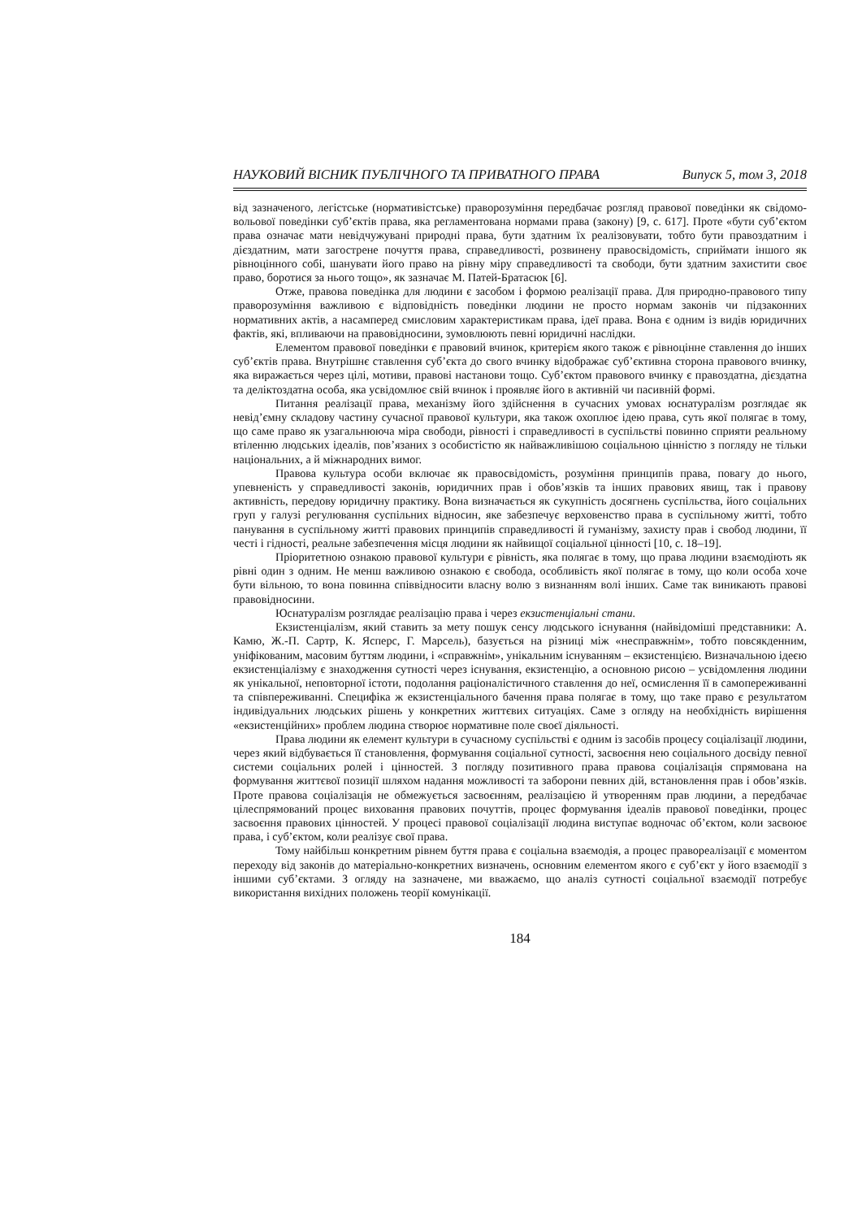НАУКОВИЙ ВІСНИК ПУБЛІЧНОГО ТА ПРИВАТНОГО ПРАВА Випуск 5, том 3, 2018
від зазначеного, легістське (нормативістське) праворозуміння передбачає розгляд правової поведінки як свідомо-вольової поведінки суб’єктів права, яка регламентована нормами права (закону) [9, с. 617]. Проте «бути суб’єктом права означає мати невідчужувані природні права, бути здатним їх реалізовувати, тобто бути правоздатним і дієздатним, мати загострене почуття права, справедливості, розвинену правосвідомість, сприймати іншого як рівноцінного собі, шанувати його право на рівну міру справедливості та свободи, бути здатним захистити своє право, боротися за нього тощо», як зазначає М. Патей-Братасюк [6].
Отже, правова поведінка для людини є засобом і формою реалізації права. Для природно-правового типу праворозуміння важливою є відповідність поведінки людини не просто нормам законів чи підзаконних нормативних актів, а насамперед смисловим характеристикам права, ідеї права. Вона є одним із видів юридичних фактів, які, впливаючи на правовідносини, зумовлюють певні юридичні наслідки.
Елементом правової поведінки є правовий вчинок, критерієм якого також є рівноцінне ставлення до інших суб’єктів права. Внутрішнє ставлення суб’єкта до свого вчинку відображає суб’єктивна сторона правового вчинку, яка виражається через цілі, мотиви, правові настанови тощо. Суб’єктом правового вчинку є правоздатна, дієздатна та деліктоздатна особа, яка усвідомлює свій вчинок і проявляє його в активній чи пасивній формі.
Питання реалізації права, механізму його здійснення в сучасних умовах юснатуралізм розглядає як невід’ємну складову частину сучасної правової культури, яка також охоплює ідею права, суть якої полягає в тому, що саме право як узагальнююча міра свободи, рівності і справедливості в суспільстві повинно сприяти реальному втіленню людських ідеалів, пов’язаних з особистістю як найважливішою соціальною цінністю з погляду не тільки національних, а й міжнародних вимог.
Правова культура особи включає як правосвідомість, розуміння принципів права, повагу до нього, упевненість у справедливості законів, юридичних прав і обов’язків та інших правових явищ, так і правову активність, передову юридичну практику. Вона визначається як сукупність досягнень суспільства, його соціальних груп у галузі регулювання суспільних відносин, яке забезпечує верховенство права в суспільному житті, тобто панування в суспільному житті правових принципів справедливості й гуманізму, захисту прав і свобод людини, її честі і гідності, реальне забезпечення місця людини як найвищої соціальної цінності [10, с. 18–19].
Пріоритетною ознакою правової культури є рівність, яка полягає в тому, що права людини взаємодіють як рівні один з одним. Не менш важливою ознакою є свобода, особливість якої полягає в тому, що коли особа хоче бути вільною, то вона повинна співвідносити власну волю з визнанням волі інших. Саме так виникають правові правовідносини.
Юснатуралізм розглядає реалізацію права і через екзистенціальні стани.
Екзистенціалізм, який ставить за мету пошук сенсу людського існування (найвідоміші представники: А. Камю, Ж.-П. Сартр, К. Ясперс, Г. Марсель), базується на різниці між «несправжнім», тобто повсякденним, уніфікованим, масовим буттям людини, і «справжнім», унікальним існуванням – екзистенцією. Визначальною ідеєю екзистенціалізму є знаходження сутності через існування, екзистенцію, а основною рисою – усвідомлення людини як унікальної, неповторної істоти, подолання раціоналістичного ставлення до неї, осмислення її в самопереживанні та співпереживанні. Специфіка ж екзистенціального бачення права полягає в тому, що таке право є результатом індивідуальних людських рішень у конкретних життєвих ситуаціях. Саме з огляду на необхідність вирішення «екзистенційних» проблем людина створює нормативне поле своєї діяльності.
Права людини як елемент культури в сучасному суспільстві є одним із засобів процесу соціалізації людини, через який відбувається її становлення, формування соціальної сутності, засвоєння нею соціального досвіду певної системи соціальних ролей і цінностей. З погляду позитивного права правова соціалізація спрямована на формування життєвої позиції шляхом надання можливості та заборони певних дій, встановлення прав і обов’язків. Проте правова соціалізація не обмежується засвоєнням, реалізацією й утворенням прав людини, а передбачає цілеспрямований процес виховання правових почуттів, процес формування ідеалів правової поведінки, процес засвоєння правових цінностей. У процесі правової соціалізації людина виступає водночас об’єктом, коли засвоює права, і суб’єктом, коли реалізує свої права.
Тому найбільш конкретним рівнем буття права є соціальна взаємодія, а процес правореалізації є моментом переходу від законів до матеріально-конкретних визначень, основним елементом якого є суб’єкт у його взаємодії з іншими суб’єктами. З огляду на зазначене, ми вважаємо, що аналіз сутності соціальної взаємодії потребує використання вихідних положень теорії комунікації.
184